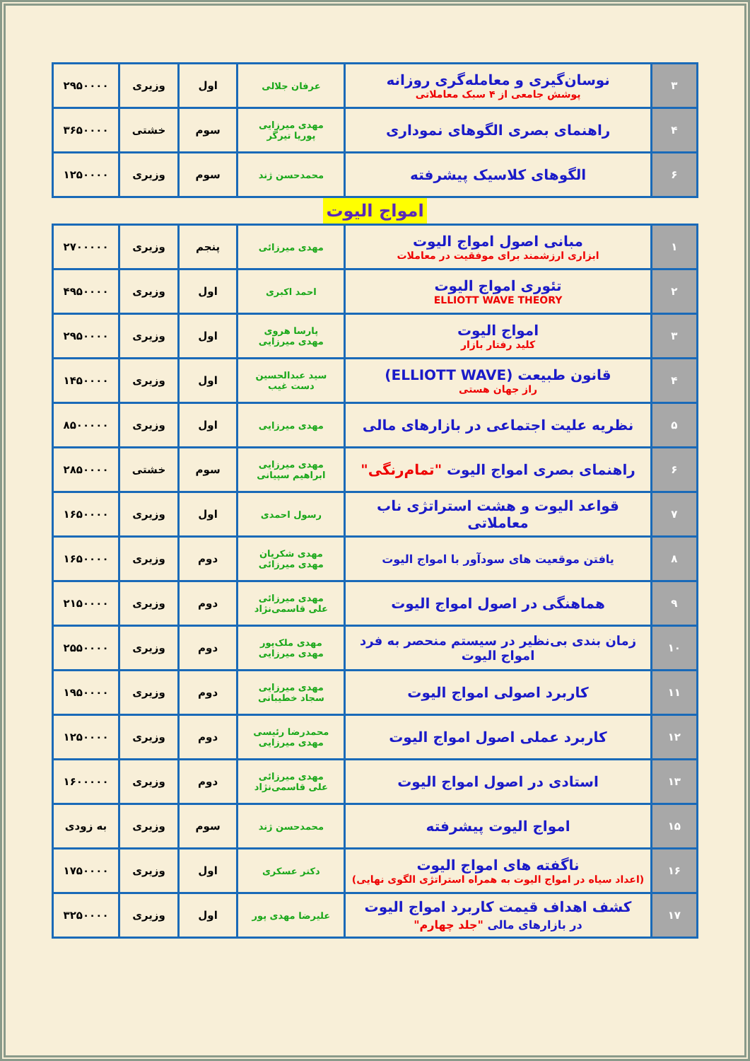| ۳ | نوسان‌گیری و معامله‌گری روزانه پوشش جامعی از ۴ سبک معاملاتی | عرفان جلالی | اول | وزیری | ۲۹۵۰۰۰۰ |
| ۴ | راهنمای بصری الگوهای نموداری | مهدی میرزایی پوریا تیرگر | سوم | خشتی | ۳۶۵۰۰۰۰ |
| ۶ | الگوهای کلاسیک پیشرفته | محمدحسن ژند | سوم | وزیری | ۱۲۵۰۰۰۰ |
امواج الیوت
| ۱ | مبانی اصول امواج الیوت ابزاری ارزشمند برای موفقیت در معاملات | مهدی میرزائی | پنجم | وزیری | ۲۷۰۰۰۰۰ |
| ۲ | تئوری امواج الیوت ELLIOTT WAVE THEORY | احمد اکبری | اول | وزیری | ۴۹۵۰۰۰۰ |
| ۳ | امواج الیوت کلید رفتار بازار | پارسا هروی مهدی میرزایی | اول | وزیری | ۲۹۵۰۰۰۰ |
| ۴ | قانون طبیعت (ELLIOTT WAVE) راز جهان هستی | سید عبدالحسین دست غیب | اول | وزیری | ۱۴۵۰۰۰۰ |
| ۵ | نظریه علیت اجتماعی در بازارهای مالی | مهدی میرزایی | اول | وزیری | ۸۵۰۰۰۰۰ |
| ۶ | راهنمای بصری امواج الیوت "تمام‌رنگی" | مهدی میرزایی ابراهیم سپیانی | سوم | خشتی | ۲۸۵۰۰۰۰ |
| ۷ | قواعد الیوت و هشت استراتژی ناب معاملاتی | رسول احمدی | اول | وزیری | ۱۶۵۰۰۰۰ |
| ۸ | یافتن موقعیت های سودآور با امواج الیوت | مهدی شکریان مهدی میرزائی | دوم | وزیری | ۱۶۵۰۰۰۰ |
| ۹ | هماهنگی در اصول امواج الیوت | مهدی میرزائی علی قاسمی‌نژاد | دوم | وزیری | ۲۱۵۰۰۰۰ |
| ۱۰ | زمان بندی بی‌نظیر در سیستم منحصر به فرد امواج الیوت | مهدی ملک‌پور مهدی میرزایی | دوم | وزیری | ۲۵۵۰۰۰۰ |
| ۱۱ | کاربرد اصولی امواج الیوت | مهدی میرزایی سجاد خطیبانی | دوم | وزیری | ۱۹۵۰۰۰۰ |
| ۱۲ | کاربرد عملی اصول امواج الیوت | محمدرضا رئیسی مهدی میرزایی | دوم | وزیری | ۱۲۵۰۰۰۰ |
| ۱۳ | استادی در اصول امواج الیوت | مهدی میرزائی علی قاسمی‌نژاد | دوم | وزیری | ۱۶۰۰۰۰۰ |
| ۱۵ | امواج الیوت پیشرفته | محمدحسن ژند | سوم | وزیری | به زودی |
| ۱۶ | ناگفته های امواج الیوت (اعداد سیاه در امواج الیوت به همراه استراتژی الگوی نهایی) | دکتر عسکری | اول | وزیری | ۱۷۵۰۰۰۰ |
| ۱۷ | کشف اهداف قیمت کاربرد امواج الیوت در بازارهای مالی "جلد چهارم" | علیرضا مهدی پور | اول | وزیری | ۳۲۵۰۰۰۰ |